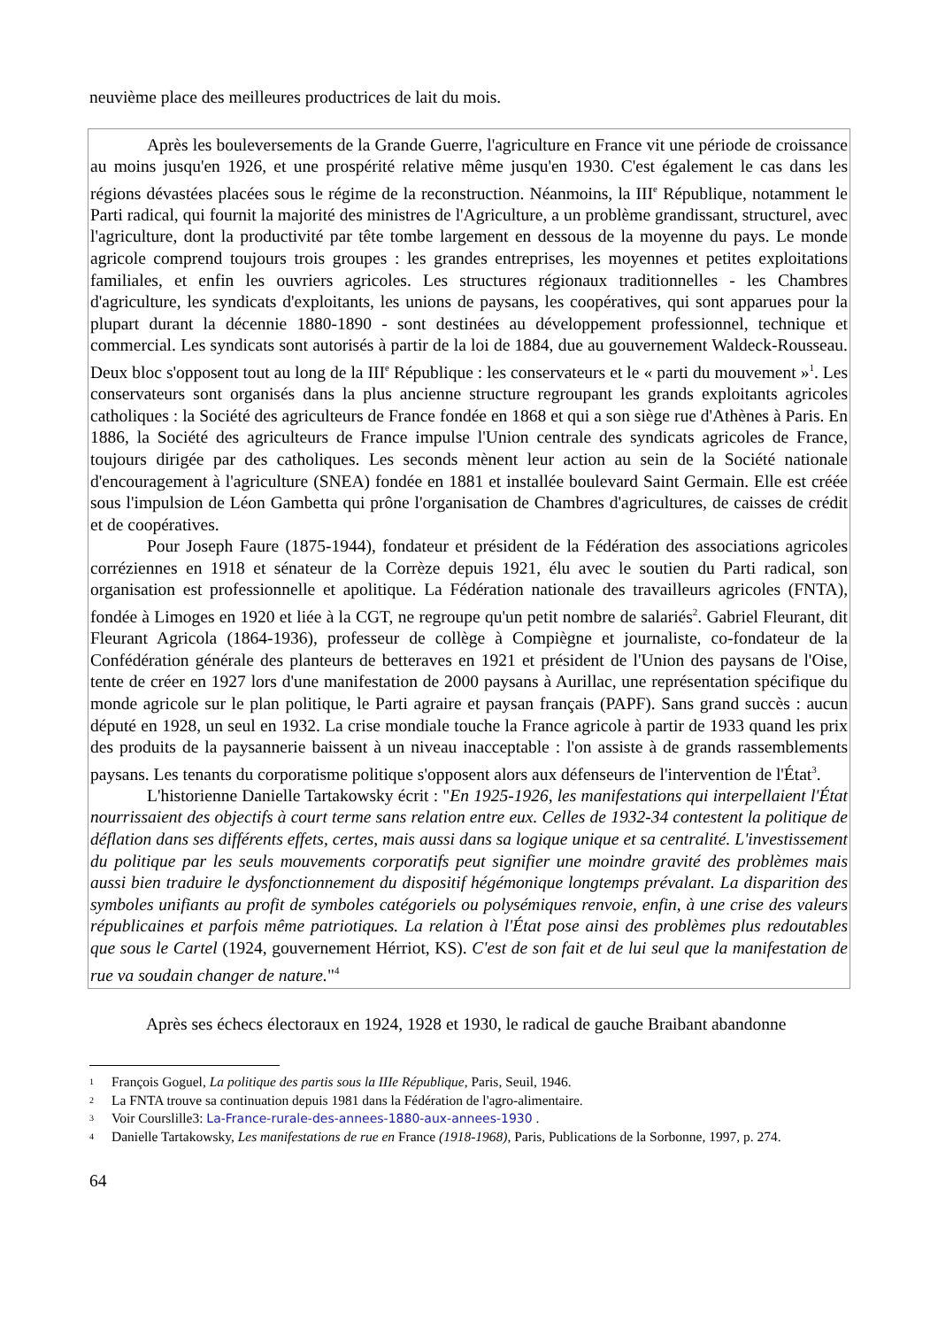neuvième place des meilleures productrices de lait du mois.
Après les bouleversements de la Grande Guerre, l'agriculture en France vit une période de croissance au moins jusqu'en 1926, et une prospérité relative même jusqu'en 1930. C'est également le cas dans les régions dévastées placées sous le régime de la reconstruction. Néanmoins, la III<sup>e</sup> République, notamment le Parti radical, qui fournit la majorité des ministres de l'Agriculture, a un problème grandissant, structurel, avec l'agriculture, dont la productivité par tête tombe largement en dessous de la moyenne du pays. Le monde agricole comprend toujours trois groupes : les grandes entreprises, les moyennes et petites exploitations familiales, et enfin les ouvriers agricoles. Les structures régionaux traditionnelles - les Chambres d'agriculture, les syndicats d'exploitants, les unions de paysans, les coopératives, qui sont apparues pour la plupart durant la décennie 1880-1890 - sont destinées au développement professionnel, technique et commercial. Les syndicats sont autorisés à partir de la loi de 1884, due au gouvernement Waldeck-Rousseau. Deux bloc s'opposent tout au long de la III<sup>e</sup> République : les conservateurs et le « parti du mouvement »<sup>1</sup>. Les conservateurs sont organisés dans la plus ancienne structure regroupant les grands exploitants agricoles catholiques : la Société des agriculteurs de France fondée en 1868 et qui a son siège rue d'Athènes à Paris. En 1886, la Société des agriculteurs de France impulse l'Union centrale des syndicats agricoles de France, toujours dirigée par des catholiques. Les seconds mènent leur action au sein de la Société nationale d'encouragement à l'agriculture (SNEA) fondée en 1881 et installée boulevard Saint Germain. Elle est créée sous l'impulsion de Léon Gambetta qui prône l'organisation de Chambres d'agricultures, de caisses de crédit et de coopératives.
Pour Joseph Faure (1875-1944), fondateur et président de la Fédération des associations agricoles corréziennes en 1918 et sénateur de la Corrèze depuis 1921, élu avec le soutien du Parti radical, son organisation est professionnelle et apolitique. La Fédération nationale des travailleurs agricoles (FNTA), fondée à Limoges en 1920 et liée à la CGT, ne regroupe qu'un petit nombre de salariés<sup>2</sup>. Gabriel Fleurant, dit Fleurant Agricola (1864-1936), professeur de collège à Compiègne et journaliste, co-fondateur de la Confédération générale des planteurs de betteraves en 1921 et président de l'Union des paysans de l'Oise, tente de créer en 1927 lors d'une manifestation de 2000 paysans à Aurillac, une représentation spécifique du monde agricole sur le plan politique, le Parti agraire et paysan français (PAPF). Sans grand succès : aucun député en 1928, un seul en 1932. La crise mondiale touche la France agricole à partir de 1933 quand les prix des produits de la paysannerie baissent à un niveau inacceptable : l'on assiste à de grands rassemblements paysans. Les tenants du corporatisme politique s'opposent alors aux défenseurs de l'intervention de l'État<sup>3</sup>.
L'historienne Danielle Tartakowsky écrit : "En 1925-1926, les manifestations qui interpellaient l'État nourrissaient des objectifs à court terme sans relation entre eux. Celles de 1932-34 contestent la politique de déflation dans ses différents effets, certes, mais aussi dans sa logique unique et sa centralité. L'investissement du politique par les seuls mouvements corporatifs peut signifier une moindre gravité des problèmes mais aussi bien traduire le dysfonctionnement du dispositif hégémonique longtemps prévalant. La disparition des symboles unifiants au profit de symboles catégoriels ou polysémiques renvoie, enfin, à une crise des valeurs républicaines et parfois même patriotiques. La relation à l'État pose ainsi des problèmes plus redoutables que sous le Cartel (1924, gouvernement Hérriot, KS). C'est de son fait et de lui seul que la manifestation de rue va soudain changer de nature."<sup>4</sup>
Après ses échecs électoraux en 1924, 1928 et 1930, le radical de gauche Braibant abandonne
<sup>1</sup> François Goguel, La politique des partis sous la IIIe République, Paris, Seuil, 1946.
<sup>2</sup> La FNTA trouve sa continuation depuis 1981 dans la Fédération de l'agro-alimentaire.
<sup>3</sup> Voir Courslille3: La-France-rurale-des-annees-1880-aux-annees-1930 .
<sup>4</sup> Danielle Tartakowsky, Les manifestations de rue en France (1918-1968), Paris, Publications de la Sorbonne, 1997, p. 274.
64